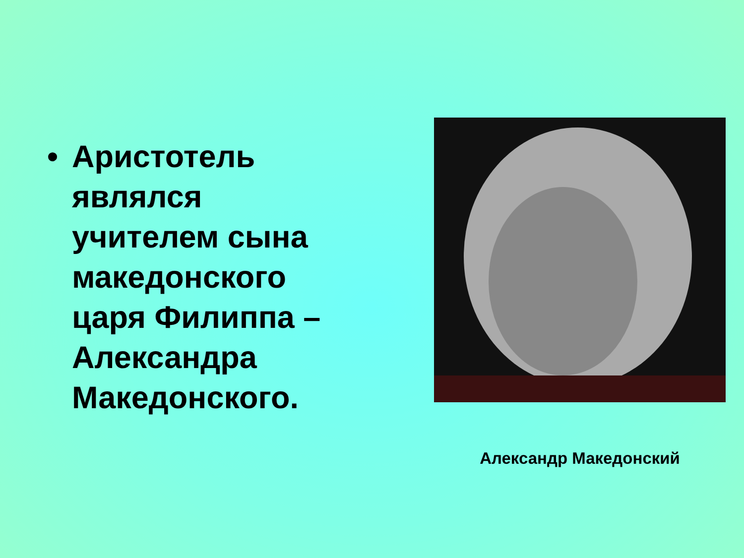• Аристотель являлся учителем сына македонского царя Филиппа – Александра Македонского.
Александр Македонский